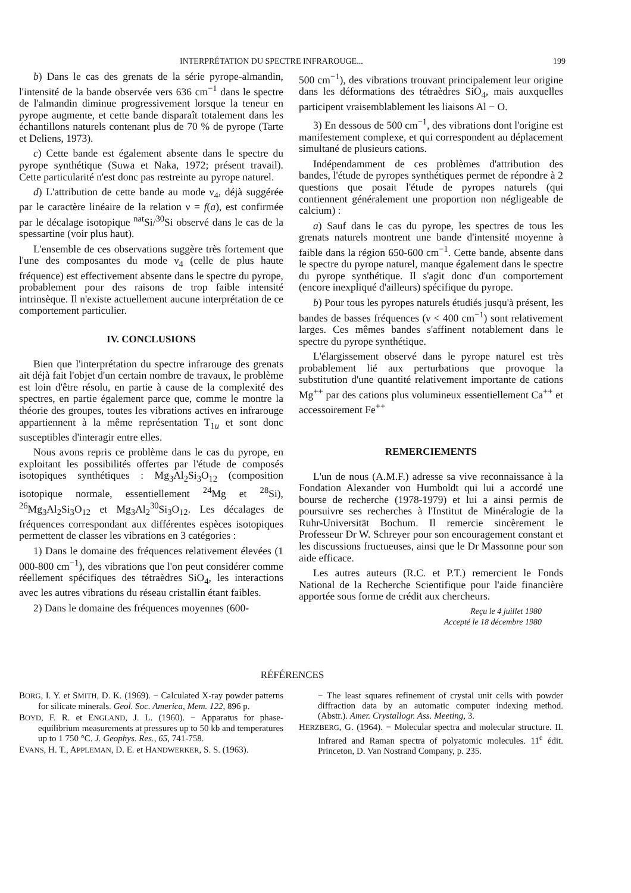INTERPRÉTATION DU SPECTRE INFRAROUGE... 199
b) Dans le cas des grenats de la série pyrope-almandin, l'intensité de la bande observée vers 636 cm<sup>−1</sup> dans le spectre de l'almandin diminue progressivement lorsque la teneur en pyrope augmente, et cette bande disparaît totalement dans les échantillons naturels contenant plus de 70 % de pyrope (Tarte et Deliens, 1973).
c) Cette bande est également absente dans le spectre du pyrope synthétique (Suwa et Naka, 1972; présent travail). Cette particularité n'est donc pas restreinte au pyrope naturel.
d) L'attribution de cette bande au mode ν<sub>4</sub>, déjà suggérée par le caractère linéaire de la relation ν = f(a), est confirmée par le décalage isotopique <sup>nat</sup>Si/<sup>30</sup>Si observé dans le cas de la spessartine (voir plus haut).
L'ensemble de ces observations suggère très fortement que l'une des composantes du mode ν<sub>4</sub> (celle de plus haute fréquence) est effectivement absente dans le spectre du pyrope, probablement pour des raisons de trop faible intensité intrinsèque. Il n'existe actuellement aucune interprétation de ce comportement particulier.
IV. CONCLUSIONS
Bien que l'interprétation du spectre infrarouge des grenats ait déjà fait l'objet d'un certain nombre de travaux, le problème est loin d'être résolu, en partie à cause de la complexité des spectres, en partie également parce que, comme le montre la théorie des groupes, toutes les vibrations actives en infrarouge appartiennent à la même représentation T<sub>1u</sub> et sont donc susceptibles d'interagir entre elles.
Nous avons repris ce problème dans le cas du pyrope, en exploitant les possibilités offertes par l'étude de composés isotopiques synthétiques : Mg<sub>3</sub>Al<sub>2</sub>Si<sub>3</sub>O<sub>12</sub> (composition isotopique normale, essentiellement <sup>24</sup>Mg et <sup>28</sup>Si), <sup>26</sup>Mg<sub>3</sub>Al<sub>2</sub>Si<sub>3</sub>O<sub>12</sub> et Mg<sub>3</sub>Al<sub>2</sub><sup>30</sup>Si<sub>3</sub>O<sub>12</sub>. Les décalages de fréquences correspondant aux différentes espèces isotopiques permettent de classer les vibrations en 3 catégories :
1) Dans le domaine des fréquences relativement élevées (1 000-800 cm<sup>−1</sup>), des vibrations que l'on peut considérer comme réellement spécifiques des tétraèdres SiO<sub>4</sub>, les interactions avec les autres vibrations du réseau cristallin étant faibles.
2) Dans le domaine des fréquences moyennes (600-
500 cm<sup>−1</sup>), des vibrations trouvant principalement leur origine dans les déformations des tétraèdres SiO<sub>4</sub>, mais auxquelles participent vraisemblablement les liaisons Al − O.
3) En dessous de 500 cm<sup>−1</sup>, des vibrations dont l'origine est manifestement complexe, et qui correspondent au déplacement simultané de plusieurs cations.
Indépendamment de ces problèmes d'attribution des bandes, l'étude de pyropes synthétiques permet de répondre à 2 questions que posait l'étude de pyropes naturels (qui contiennent généralement une proportion non négligeable de calcium) :
a) Sauf dans le cas du pyrope, les spectres de tous les grenats naturels montrent une bande d'intensité moyenne à faible dans la région 650-600 cm<sup>−1</sup>. Cette bande, absente dans le spectre du pyrope naturel, manque également dans le spectre du pyrope synthétique. Il s'agit donc d'un comportement (encore inexpliqué d'ailleurs) spécifique du pyrope.
b) Pour tous les pyropes naturels étudiés jusqu'à présent, les bandes de basses fréquences (ν < 400 cm<sup>−1</sup>) sont relativement larges. Ces mêmes bandes s'affinent notablement dans le spectre du pyrope synthétique.
L'élargissement observé dans le pyrope naturel est très probablement lié aux perturbations que provoque la substitution d'une quantité relativement importante de cations Mg<sup>++</sup> par des cations plus volumineux essentiellement Ca<sup>++</sup> et accessoirement Fe<sup>++</sup>
REMERCIEMENTS
L'un de nous (A.M.F.) adresse sa vive reconnaissance à la Fondation Alexander von Humboldt qui lui a accordé une bourse de recherche (1978-1979) et lui a ainsi permis de poursuivre ses recherches à l'Institut de Minéralogie de la Ruhr-Universität Bochum. Il remercie sincèrement le Professeur Dr W. Schreyer pour son encouragement constant et les discussions fructueuses, ainsi que le Dr Massonne pour son aide efficace.
Les autres auteurs (R.C. et P.T.) remercient le Fonds National de la Recherche Scientifique pour l'aide financière apportée sous forme de crédit aux chercheurs.
Reçu le 4 juillet 1980
Accepté le 18 décembre 1980
RÉFÉRENCES
BORG, I. Y. et SMITH, D. K. (1969). − Calculated X-ray powder patterns for silicate minerals. Geol. Soc. America, Mem. 122, 896 p.
BOYD, F. R. et ENGLAND, J. L. (1960). − Apparatus for phase-equilibrium measurements at pressures up to 50 kb and temperatures up to 1 750 °C. J. Geophys. Res., 65, 741-758.
EVANS, H. T., APPLEMAN, D. E. et HANDWERKER, S. S. (1963).
− The least squares refinement of crystal unit cells with powder diffraction data by an automatic computer indexing method. (Abstr.). Amer. Crystallogr. Ass. Meeting, 3.
HERZBERG, G. (1964). − Molecular spectra and molecular structure. II. Infrared and Raman spectra of polyatomic molecules. 11<sup>e</sup> édit. Princeton, D. Van Nostrand Company, p. 235.